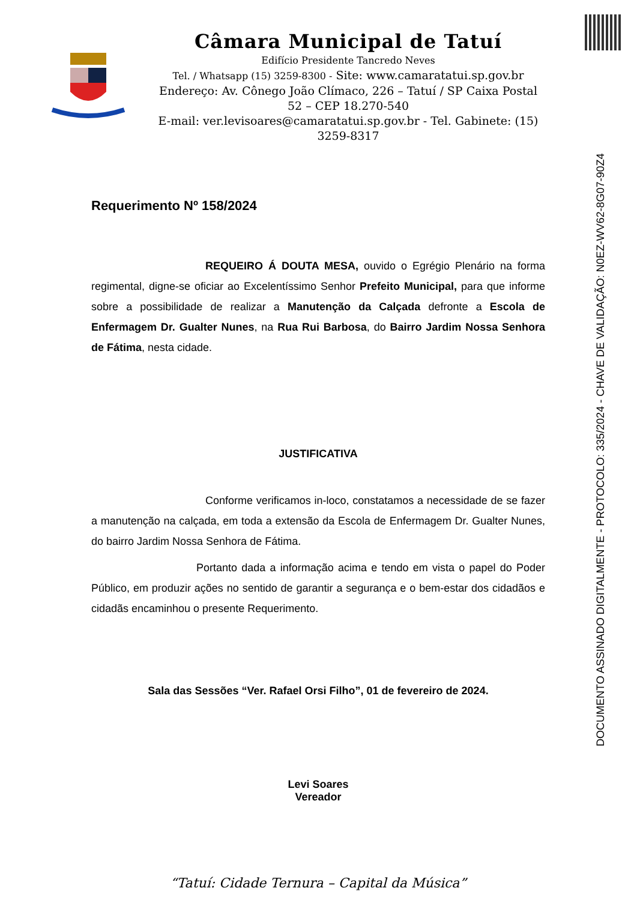Câmara Municipal de Tatuí
Edifício Presidente Tancredo Neves
Tel. / Whatsapp (15) 3259-8300 - Site: www.camaratatui.sp.gov.br
Endereço: Av. Cônego João Clímaco, 226 – Tatuí / SP Caixa Postal 52 – CEP 18.270-540
E-mail: ver.levisoares@camaratatui.sp.gov.br - Tel. Gabinete: (15) 3259-8317
DOCUMENTO ASSINADO DIGITALMENTE - PROTOCOLO: 335/2024 - CHAVE DE VALIDAÇÃO: N0EZ-WV62-8G07-90Z4
Requerimento Nº 158/2024
REQUEIRO Á DOUTA MESA, ouvido o Egrégio Plenário na forma regimental, digne-se oficiar ao Excelentíssimo Senhor Prefeito Municipal, para que informe sobre a possibilidade de realizar a Manutenção da Calçada defronte a Escola de Enfermagem Dr. Gualter Nunes, na Rua Rui Barbosa, do Bairro Jardim Nossa Senhora de Fátima, nesta cidade.
JUSTIFICATIVA
Conforme verificamos in-loco, constatamos a necessidade de se fazer a manutenção na calçada, em toda a extensão da Escola de Enfermagem Dr. Gualter Nunes, do bairro Jardim Nossa Senhora de Fátima.
Portanto dada a informação acima e tendo em vista o papel do Poder Público, em produzir ações no sentido de garantir a segurança e o bem-estar dos cidadãos e cidadãs encaminhou o presente Requerimento.
Sala das Sessões “Ver. Rafael Orsi Filho”, 01 de fevereiro de 2024.
Levi Soares
Vereador
“Tatuí: Cidade Ternura – Capital da Música”